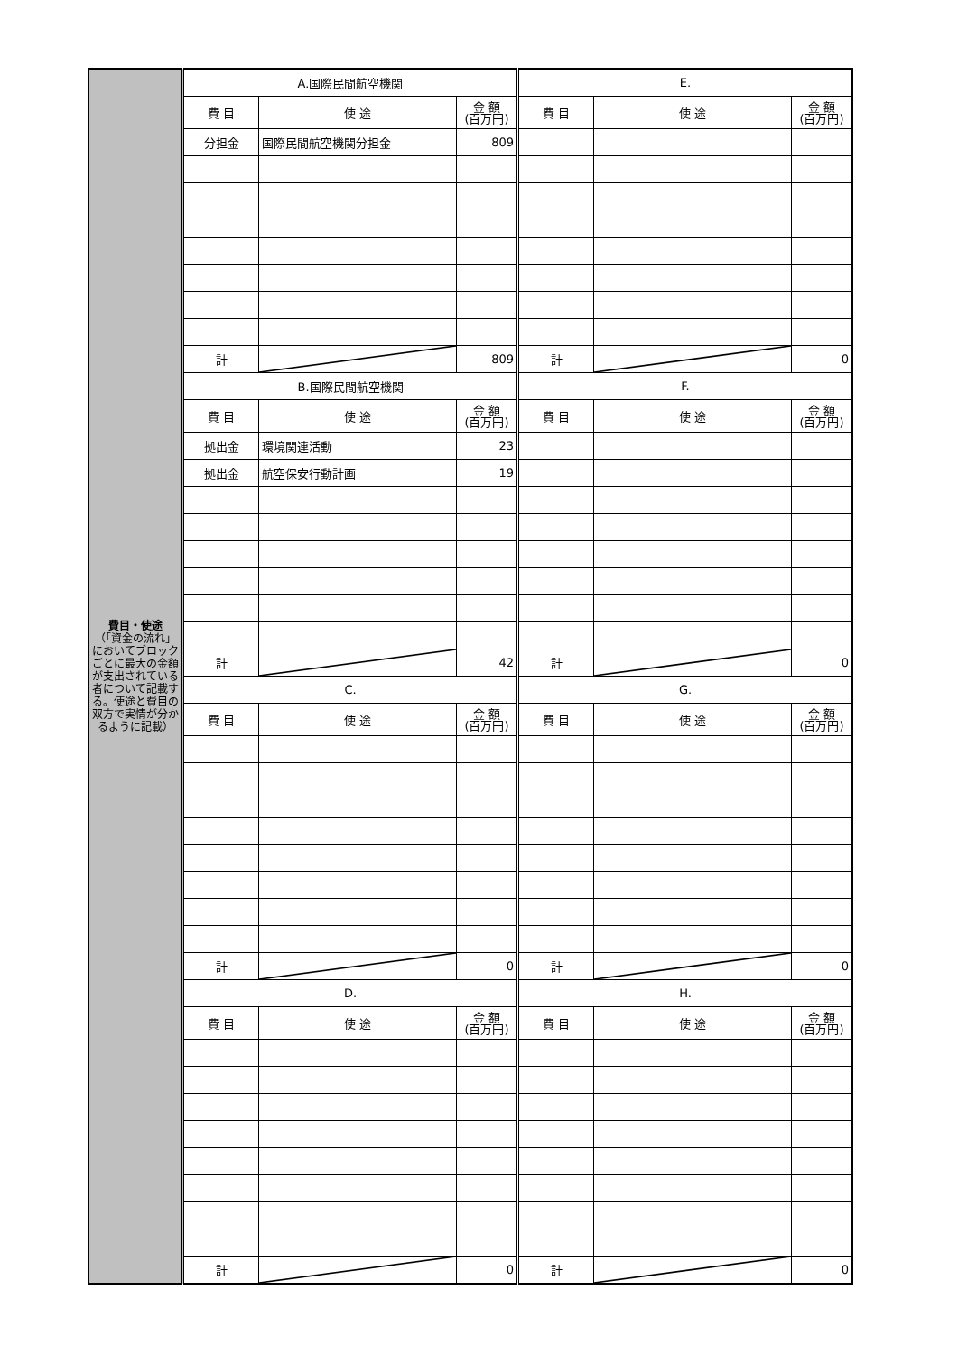| 費目・使途 （「資金の流れ」においてブロックごとに最大の金額が支出されている者について記載する。使途と費目の双方で実情が分かるように記載） | A.国際民間航空機関 | | | E. | | |
| | 費 目 | 使 途 | 金 額 (百万円) | 費 目 | 使 途 | 金 額 (百万円) |
| | 分担金 | 国際民間航空機関分担金 | 809 | | | |
| | 計 | | 809 | 計 | | 0 |
| | B.国際民間航空機関 | | | F. | | |
| | 費 目 | 使 途 | 金 額 (百万円) | 費 目 | 使 途 | 金 額 (百万円) |
| | 拠出金 | 環境関連活動 | 23 | | | |
| | 拠出金 | 航空保安行動計画 | 19 | | | |
| | 計 | | 42 | 計 | | 0 |
| | C. | | | G. | | |
| | 費 目 | 使 途 | 金 額 (百万円) | 費 目 | 使 途 | 金 額 (百万円) |
| | 計 | | 0 | 計 | | 0 |
| | D. | | | H. | | |
| | 費 目 | 使 途 | 金 額 (百万円) | 費 目 | 使 途 | 金 額 (百万円) |
| | 計 | | 0 | 計 | | 0 |